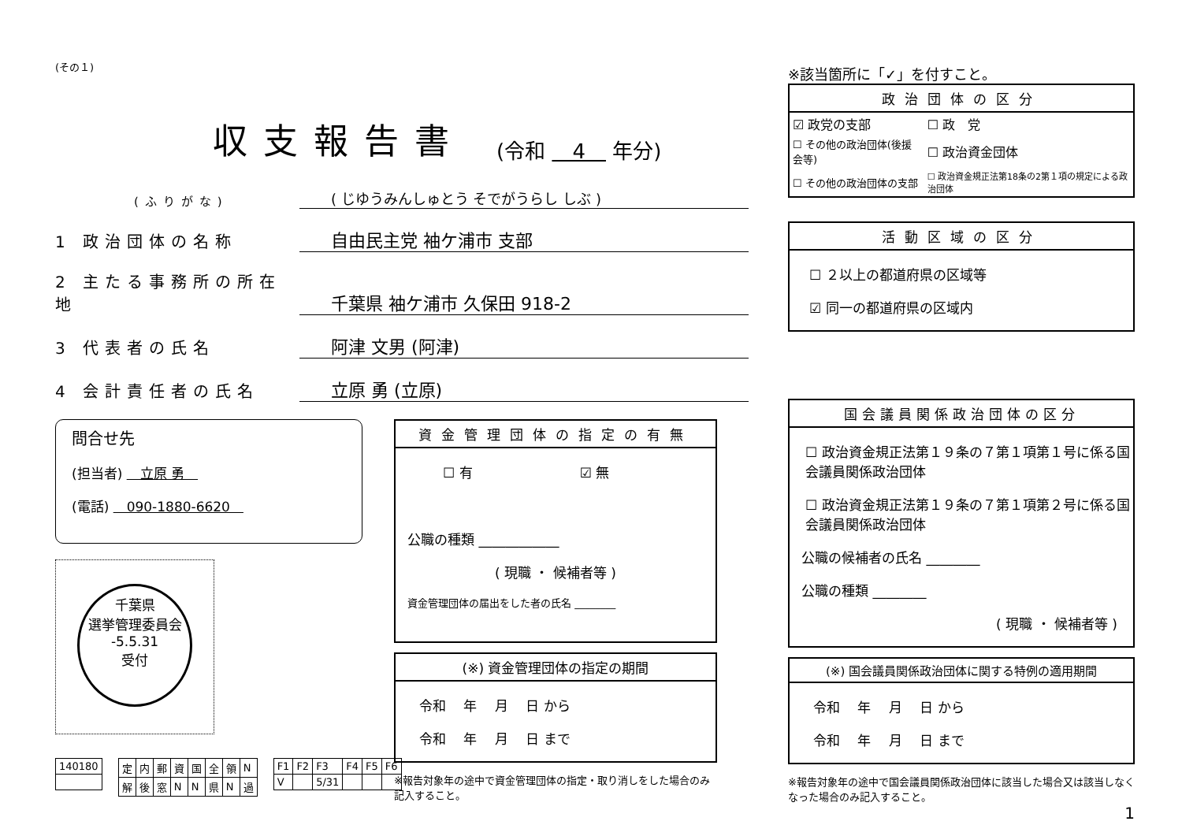(その１)
収支報告書 (令和 　4　 年分)
(ふりがな) ( じゆうみんしゅとう そでがうらし しぶ )
1 政治団体の名称 自由民主党 袖ケ浦市 支部
2 主たる事務所の所在地 千葉県 袖ケ浦市 久保田 918-2
3 代表者の氏名 阿津 文男 (阿津)
4 会計責任者の氏名 立原 勇 (立原)
問合せ先
(担当者) 　立原 勇　
(電話) 　090-1880-6620　
千葉県
選挙管理委員会
-5.5.31
受付
| 140180 |
| 定 | 内 | 郵 | 資 | 国 | 全 | 領 | N |
| 解 | 後 | 窓 | N | N | 県 | N | 過 |
| F1 | F2 | F3 | F4 | F5 | F6 |
| V | | 5/31 | | | |
資金管理団体の指定の有無
☐ 有　　　　　　　　☑ 無
公職の種類 ____________
( 現職 ・ 候補者等 )
資金管理団体の届出をした者の氏名 ________
(※) 資金管理団体の指定の期間
令和　 年　 月　 日 から
令和　 年　 月　 日 まで
※報告対象年の途中で資金管理団体の指定・取り消しをした場合のみ記入すること。
※該当箇所に「✓」を付すこと。
政治団体の区分
| ☑ 政党の支部 | ☐ 政 党 |
| ☐ その他の政治団体(後援会等) | ☐ 政治資金団体 |
| ☐ その他の政治団体の支部 | ☐ 政治資金規正法第18条の2第１項の規定による政治団体 |
活動区域の区分
☐ ２以上の都道府県の区域等
☑ 同一の都道府県の区域内
国会議員関係政治団体の区分
☐ 政治資金規正法第１９条の７第１項第１号に係る国会議員関係政治団体
☐ 政治資金規正法第１９条の７第１項第２号に係る国会議員関係政治団体
公職の候補者の氏名 ________
公職の種類 ________
( 現職 ・ 候補者等 )
(※) 国会議員関係政治団体に関する特例の適用期間
令和　 年　 月　 日 から
令和　 年　 月　 日 まで
※報告対象年の途中で国会議員関係政治団体に該当した場合又は該当しなくなった場合のみ記入すること。
1